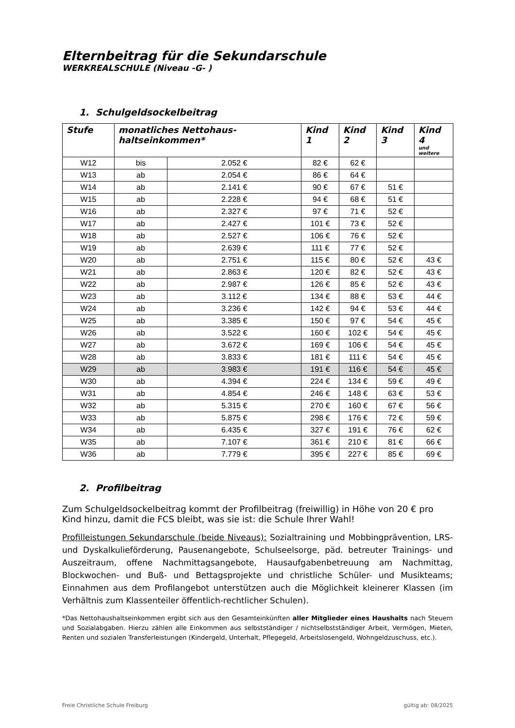Elternbeitrag für die Sekundarschule
WERKREALSCHULE (Niveau -G- )
1. Schulgeldsockelbeitrag
| Stufe | monatliches Nettohaus-haltseinkommen* | | Kind 1 | Kind 2 | Kind 3 | Kind 4 und weitere |
| --- | --- | --- | --- | --- | --- | --- |
| W12 | bis | 2.052 € | 82 € | 62 € | | |
| W13 | ab | 2.054 € | 86 € | 64 € | | |
| W14 | ab | 2.141 € | 90 € | 67 € | 51 € | |
| W15 | ab | 2.228 € | 94 € | 68 € | 51 € | |
| W16 | ab | 2.327 € | 97 € | 71 € | 52 € | |
| W17 | ab | 2.427 € | 101 € | 73 € | 52 € | |
| W18 | ab | 2.527 € | 106 € | 76 € | 52 € | |
| W19 | ab | 2.639 € | 111 € | 77 € | 52 € | |
| W20 | ab | 2.751 € | 115 € | 80 € | 52 € | 43 € |
| W21 | ab | 2.863 € | 120 € | 82 € | 52 € | 43 € |
| W22 | ab | 2.987 € | 126 € | 85 € | 52 € | 43 € |
| W23 | ab | 3.112 € | 134 € | 88 € | 53 € | 44 € |
| W24 | ab | 3.236 € | 142 € | 94 € | 53 € | 44 € |
| W25 | ab | 3.385 € | 150 € | 97 € | 54 € | 45 € |
| W26 | ab | 3.522 € | 160 € | 102 € | 54 € | 45 € |
| W27 | ab | 3.672 € | 169 € | 106 € | 54 € | 45 € |
| W28 | ab | 3.833 € | 181 € | 111 € | 54 € | 45 € |
| W29 | ab | 3.983 € | 191 € | 116 € | 54 € | 45 € |
| W30 | ab | 4.394 € | 224 € | 134 € | 59 € | 49 € |
| W31 | ab | 4.854 € | 246 € | 148 € | 63 € | 53 € |
| W32 | ab | 5.315 € | 270 € | 160 € | 67 € | 56 € |
| W33 | ab | 5.875 € | 298 € | 176 € | 72 € | 59 € |
| W34 | ab | 6.435 € | 327 € | 191 € | 76 € | 62 € |
| W35 | ab | 7.107 € | 361 € | 210 € | 81 € | 66 € |
| W36 | ab | 7.779 € | 395 € | 227 € | 85 € | 69 € |
2. Profilbeitrag
Zum Schulgeldsockelbeitrag kommt der Profilbeitrag (freiwillig) in Höhe von 20 € pro Kind hinzu, damit die FCS bleibt, was sie ist: die Schule Ihrer Wahl!
Profilleistungen Sekundarschule (beide Niveaus): Sozialtraining und Mobbingprävention, LRS- und Dyskalkulieförderung, Pausenangebote, Schulseelsorge, päd. betreuter Trainings- und Auszeitraum, offene Nachmittagsangebote, Hausaufgabenbetreuung am Nachmittag, Blockwochen- und Buß- und Bettagsprojekte und christliche Schüler- und Musikteams; Einnahmen aus dem Profilangebot unterstützen auch die Möglichkeit kleinerer Klassen (im Verhältnis zum Klassenteiler öffentlich-rechtlicher Schulen).
*Das Nettohaushaltseinkommen ergibt sich aus den Gesamteinkünften aller Mitglieder eines Haushalts nach Steuern und Sozialabgaben. Hierzu zählen alle Einkommen aus selbstständiger / nichtselbstständiger Arbeit, Vermögen, Mieten, Renten und sozialen Transferleistungen (Kindergeld, Unterhalt, Pflegegeld, Arbeitslosengeld, Wohngeldzuschuss, etc.).
Freie Christliche Schule Freiburg gültig ab: 08/2025